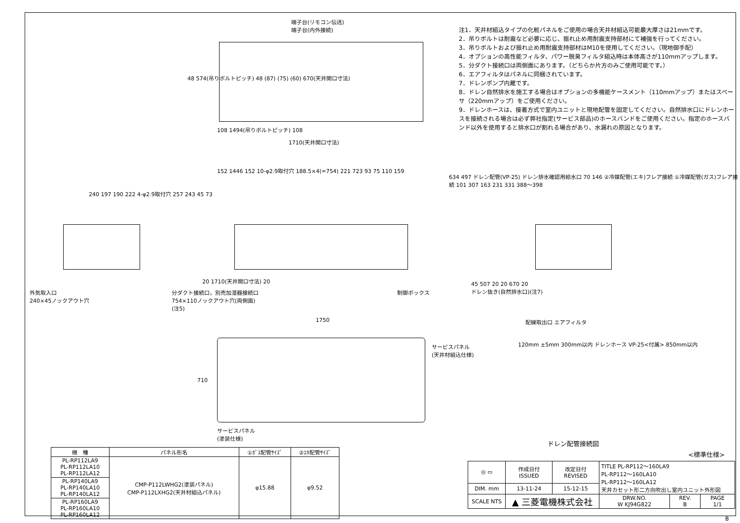端子台(リモコン伝送)
端子台(内外接続)
108 1494(吊りボルトピッチ) 108
1710(天井開口寸法)
48 574(吊りボルトピッチ) 48 (87) (75) (60) 670(天井開口寸法)
注1．天井材組込タイプの化粧パネルをご使用の場合天井材組込可能最大厚さは21mmです。
2．吊りボルトは耐震など必要に応じ、振れ止め用耐震支持部材にて補強を行ってください。
3．吊りボルトおよび振れ止め用耐震支持部材はM10を使用してください。（現地御手配）
4．オプションの高性能フィルタ、パワー脱臭フィルタ組込時は本体高さが110mmアップします。
5．分ダクト接続口は両側面にあります。（どちらか片方のみご使用可能です。）
6．エアフィルタはパネルに同梱されています。
7．ドレンポンプ内蔵です。
8．ドレン自然排水を施工する場合はオプションの多機能ケースメント（110mmアップ）またはスペーサ（220mmアップ）をご使用ください。
9．ドレンホースは、接着方式で室内ユニットと現地配管を固定してください。自然排水口にドレンホースを接続される場合は必ず弊社指定(サービス部品)のホースバンドをご使用ください。指定のホースバンド以外を使用すると排水口が割れる場合があり、水漏れの原因となります。
外気取入口
240×45ノックアウト穴
240 197 190 222 4-φ2.9取付穴 257 243 45 73
152 1446 152 10-φ2.9取付穴 188.5×4(=754) 221 723 93 75 110 159
20 1710(天井開口寸法) 20
分ダクト接続口，別売加湿器接続口
754×110ノックアウト穴(両側面)
(注5)
制御ボックス
634 497 ドレン配管(VP-25) ドレン排水確認用給水口 70 146 ②冷媒配管(エキ)フレア接続 ①冷媒配管(ガス)フレア接続 101 307 163 231 331 388～398
45 507 20 20 670 20
ドレン抜き(自然排水口)(注7)
配線取出口 エアフィルタ
1750
710
サービスパネル
(天井材組込仕様)
サービスパネル
(塗装仕様)
120mm ±5mm 300mm以内 ドレンホース VP-25<付属> 850mm以内
ドレン配管接続図
<標準仕様>
| 機 種 | パネル形名 | ①ｶﾞｽ配管ｻｲｽﾞ | ②ｴｷ配管ｻｲｽﾞ |
| --- | --- | --- | --- |
| PL-RP112LA9 PL-RP112LA10 PL-RP112LA12 | CMP-P112LWHG2(塗装パネル) CMP-P112LXHG2(天井材組込パネル) | φ15.88 | φ9.52 |
| PL-RP140LA9 PL-RP140LA10 PL-RP140LA12 | | | |
| PL-RP160LA9 PL-RP160LA10 PL-RP160LA12 | | | |
| ◎ ▭ | 作成日付 ISSUED | 改定日付 REVISED | TITLE PL-RP112～160LA9 PL-RP112～160LA10 PL-RP112～160LA12 天井カセット形二方向吹出し室内ユニット外形図 | | |
| DIM. mm | 13-11-24 | 15-12-15 | | | |
| SCALE NTS | ▲ 三菱電機株式会社 | | DRW.NO. W KJ94G822 | REV. B | PAGE 1/1 |
B